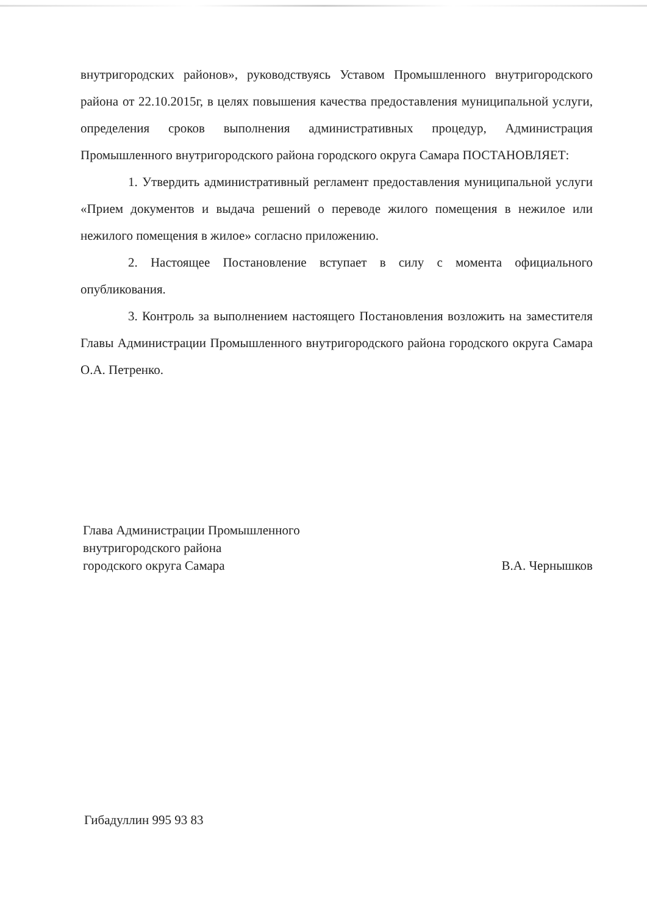внутригородских районов», руководствуясь Уставом Промышленного внутригородского района от 22.10.2015г, в целях повышения качества предоставления муниципальной услуги, определения сроков выполнения административных процедур, Администрация Промышленного внутригородского района городского округа Самара ПОСТАНОВЛЯЕТ:
1. Утвердить административный регламент предоставления муниципальной услуги «Прием документов и выдача решений о переводе жилого помещения в нежилое или нежилого помещения в жилое» согласно приложению.
2. Настоящее Постановление вступает в силу с момента официального опубликования.
3. Контроль за выполнением настоящего Постановления возложить на заместителя Главы Администрации Промышленного внутригородского района городского округа Самара О.А. Петренко.
Глава Администрации Промышленного
внутригородского района
городского округа Самара
В.А. Чернышков
Гибадуллин 995 93 83